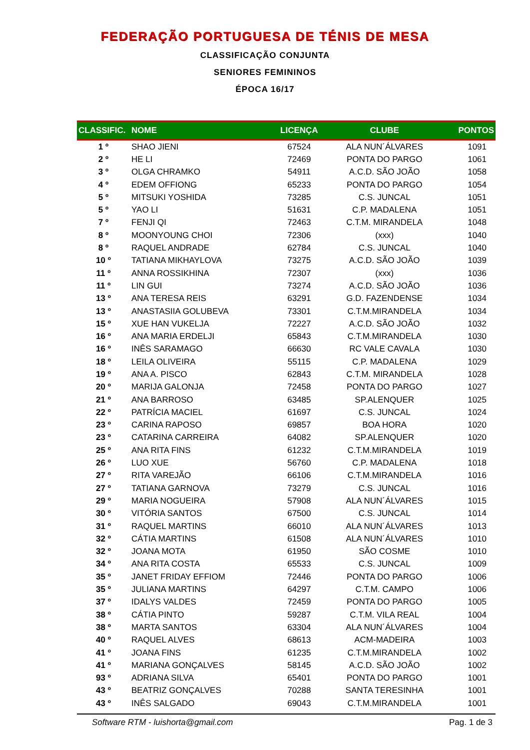FEDERAÇÃO PORTUGUESA DE TÉNIS DE MESA
CLASSIFICAÇÃO CONJUNTA
SENIORES FEMININOS
ÉPOCA 16/17
| CLASSIFIC. | NOME | LICENÇA | CLUBE | PONTOS |
| --- | --- | --- | --- | --- |
| 1 º | SHAO JIENI | 67524 | ALA NUN´ÁLVARES | 1091 |
| 2 º | HE LI | 72469 | PONTA DO PARGO | 1061 |
| 3 º | OLGA CHRAMKO | 54911 | A.C.D. SÃO JOÃO | 1058 |
| 4 º | EDEM OFFIONG | 65233 | PONTA DO PARGO | 1054 |
| 5 º | MITSUKI YOSHIDA | 73285 | C.S. JUNCAL | 1051 |
| 5 º | YAO LI | 51631 | C.P. MADALENA | 1051 |
| 7 º | FENJI QI | 72463 | C.T.M. MIRANDELA | 1048 |
| 8 º | MOONYOUNG CHOI | 72306 | (xxx) | 1040 |
| 8 º | RAQUEL ANDRADE | 62784 | C.S. JUNCAL | 1040 |
| 10 º | TATIANA MIKHAYLOVA | 73275 | A.C.D. SÃO JOÃO | 1039 |
| 11 º | ANNA ROSSIKHINA | 72307 | (xxx) | 1036 |
| 11 º | LIN GUI | 73274 | A.C.D. SÃO JOÃO | 1036 |
| 13 º | ANA TERESA REIS | 63291 | G.D. FAZENDENSE | 1034 |
| 13 º | ANASTASIIA GOLUBEVA | 73301 | C.T.M.MIRANDELA | 1034 |
| 15 º | XUE HAN VUKELJA | 72227 | A.C.D. SÃO JOÃO | 1032 |
| 16 º | ANA MARIA ERDELJI | 65843 | C.T.M.MIRANDELA | 1030 |
| 16 º | INÊS SARAMAGO | 66630 | RC VALE CAVALA | 1030 |
| 18 º | LEILA OLIVEIRA | 55115 | C.P. MADALENA | 1029 |
| 19 º | ANA A. PISCO | 62843 | C.T.M. MIRANDELA | 1028 |
| 20 º | MARIJA GALONJA | 72458 | PONTA DO PARGO | 1027 |
| 21 º | ANA BARROSO | 63485 | SP.ALENQUER | 1025 |
| 22 º | PATRÍCIA MACIEL | 61697 | C.S. JUNCAL | 1024 |
| 23 º | CARINA RAPOSO | 69857 | BOA HORA | 1020 |
| 23 º | CATARINA CARREIRA | 64082 | SP.ALENQUER | 1020 |
| 25 º | ANA RITA FINS | 61232 | C.T.M.MIRANDELA | 1019 |
| 26 º | LUO XUE | 56760 | C.P. MADALENA | 1018 |
| 27 º | RITA VAREJÃO | 66106 | C.T.M.MIRANDELA | 1016 |
| 27 º | TATIANA GARNOVA | 73279 | C.S. JUNCAL | 1016 |
| 29 º | MARIA NOGUEIRA | 57908 | ALA NUN´ÁLVARES | 1015 |
| 30 º | VITÓRIA SANTOS | 67500 | C.S. JUNCAL | 1014 |
| 31 º | RAQUEL MARTINS | 66010 | ALA NUN´ÁLVARES | 1013 |
| 32 º | CÁTIA MARTINS | 61508 | ALA NUN´ÁLVARES | 1010 |
| 32 º | JOANA MOTA | 61950 | SÃO COSME | 1010 |
| 34 º | ANA RITA COSTA | 65533 | C.S. JUNCAL | 1009 |
| 35 º | JANET FRIDAY EFFIOM | 72446 | PONTA DO PARGO | 1006 |
| 35 º | JULIANA MARTINS | 64297 | C.T.M. CAMPO | 1006 |
| 37 º | IDALYS VALDES | 72459 | PONTA DO PARGO | 1005 |
| 38 º | CÁTIA PINTO | 59287 | C.T.M. VILA REAL | 1004 |
| 38 º | MARTA SANTOS | 63304 | ALA NUN´ÁLVARES | 1004 |
| 40 º | RAQUEL ALVES | 68613 | ACM-MADEIRA | 1003 |
| 41 º | JOANA FINS | 61235 | C.T.M.MIRANDELA | 1002 |
| 41 º | MARIANA GONÇALVES | 58145 | A.C.D. SÃO JOÃO | 1002 |
| 93 º | ADRIANA SILVA | 65401 | PONTA DO PARGO | 1001 |
| 43 º | BEATRIZ GONÇALVES | 70288 | SANTA TERESINHA | 1001 |
| 43 º | INÊS SALGADO | 69043 | C.T.M.MIRANDELA | 1001 |
Software RTM - luishorta@gmail.com Pag. 1 de 3